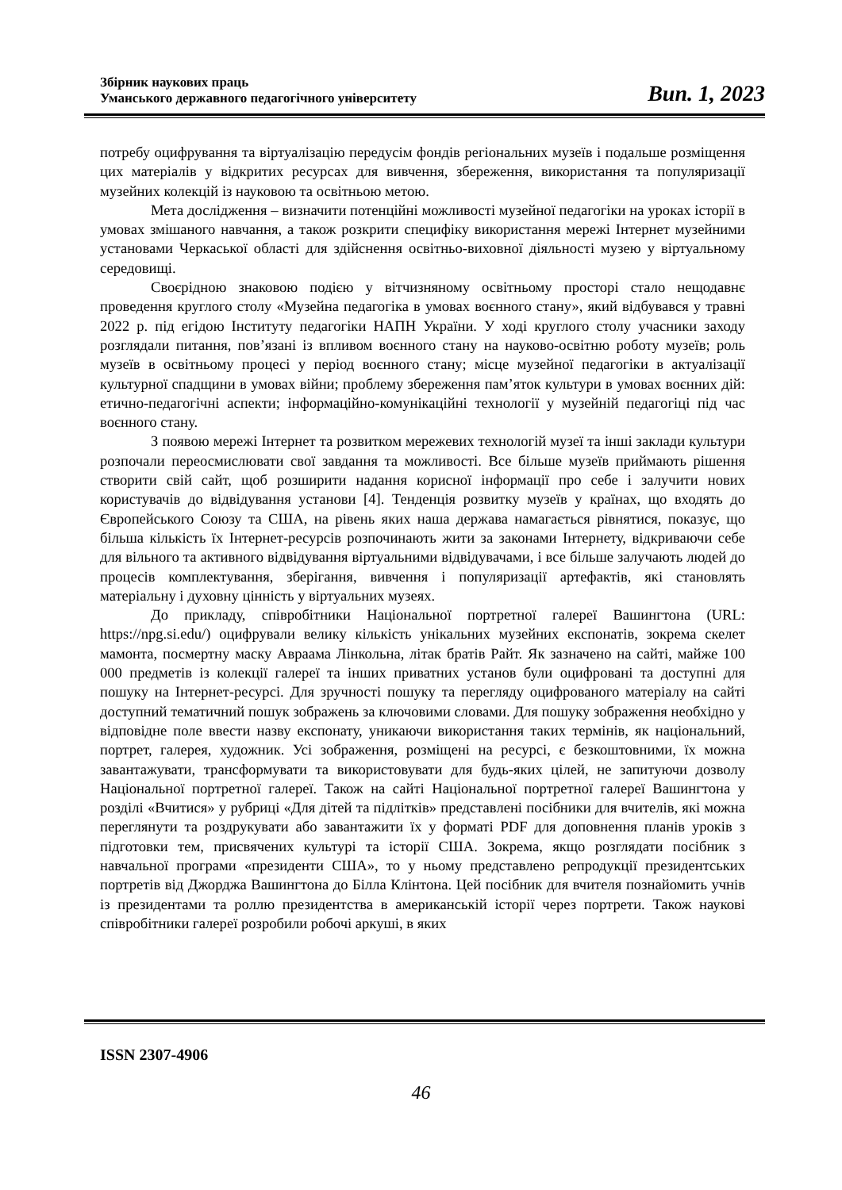Збірник наукових праць
Уманського державного педагогічного університету
Вип. 1, 2023
потребу оцифрування та віртуалізацію передусім фондів регіональних музеїв і подальше розміщення цих матеріалів у відкритих ресурсах для вивчення, збереження, використання та популяризації музейних колекцій із науковою та освітньою метою.
Мета дослідження – визначити потенційні можливості музейної педагогіки на уроках історії в умовах змішаного навчання, а також розкрити специфіку використання мережі Інтернет музейними установами Черкаської області для здійснення освітньо-виховної діяльності музею у віртуальному середовищі.
Своєрідною знаковою подією у вітчизняному освітньому просторі стало нещодавнє проведення круглого столу «Музейна педагогіка в умовах воєнного стану», який відбувався у травні 2022 р. під егідою Інституту педагогіки НАПН України. У ході круглого столу учасники заходу розглядали питання, пов’язані із впливом воєнного стану на науково-освітню роботу музеїв; роль музеїв в освітньому процесі у період воєнного стану; місце музейної педагогіки в актуалізації культурної спадщини в умовах війни; проблему збереження пам’яток культури в умовах воєнних дій: етично-педагогічні аспекти; інформаційно-комунікаційні технології у музейній педагогіці під час воєнного стану.
З появою мережі Інтернет та розвитком мережевих технологій музеї та інші заклади культури розпочали переосмислювати свої завдання та можливості. Все більше музеїв приймають рішення створити свій сайт, щоб розширити надання корисної інформації про себе і залучити нових користувачів до відвідування установи [4]. Тенденція розвитку музеїв у країнах, що входять до Європейського Союзу та США, на рівень яких наша держава намагається рівнятися, показує, що більша кількість їх Інтернет-ресурсів розпочинають жити за законами Інтернету, відкриваючи себе для вільного та активного відвідування віртуальними відвідувачами, і все більше залучають людей до процесів комплектування, зберігання, вивчення і популяризації артефактів, які становлять матеріальну і духовну цінність у віртуальних музеях.
До прикладу, співробітники Національної портретної галереї Вашингтона (URL: https://npg.si.edu/) оцифрували велику кількість унікальних музейних експонатів, зокрема скелет мамонта, посмертну маску Авраама Лінкольна, літак братів Райт. Як зазначено на сайті, майже 100 000 предметів із колекції галереї та інших приватних установ були оцифровані та доступні для пошуку на Інтернет-ресурсі. Для зручності пошуку та перегляду оцифрованого матеріалу на сайті доступний тематичний пошук зображень за ключовими словами. Для пошуку зображення необхідно у відповідне поле ввести назву експонату, уникаючи використання таких термінів, як національний, портрет, галерея, художник. Усі зображення, розміщені на ресурсі, є безкоштовними, їх можна завантажувати, трансформувати та використовувати для будь-яких цілей, не запитуючи дозволу Національної портретної галереї. Також на сайті Національної портретної галереї Вашингтона у розділі «Вчитися» у рубриці «Для дітей та підлітків» представлені посібники для вчителів, які можна переглянути та роздрукувати або завантажити їх у форматі PDF для доповнення планів уроків з підготовки тем, присвячених культурі та історії США. Зокрема, якщо розглядати посібник з навчальної програми «президенти США», то у ньому представлено репродукції президентських портретів від Джорджа Вашингтона до Білла Клінтона. Цей посібник для вчителя познайомить учнів із президентами та роллю президентства в американській історії через портрети. Також наукові співробітники галереї розробили робочі аркуші, в яких
ISSN 2307-4906
46